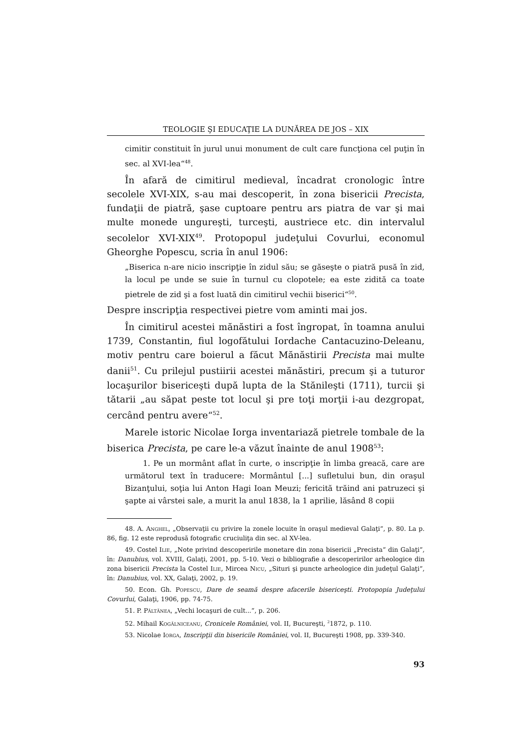TEOLOGIE ŞI EDUCAŢIE LA DUNĂREA DE JOS – XIX
cimitir constituit în jurul unui monument de cult care funcţiona cel puţin în sec. al XVI-lea“<sup>48</sup>.
În afară de cimitirul medieval, încadrat cronologic între secolele XVI-XIX, s-au mai descoperit, în zona bisericii Precista, fundaţii de piatră, şase cuptoare pentru ars piatra de var şi mai multe monede ungureşti, turceşti, austriece etc. din intervalul secolelor XVI-XIX<sup>49</sup>. Protopopul judeţului Covurlui, economul Gheorghe Popescu, scria în anul 1906:
„Biserica n-are nicio inscripţie în zidul său; se găseşte o piatră pusă în zid, la locul pe unde se suie în turnul cu clopotele; ea este zidită ca toate pietrele de zid şi a fost luată din cimitirul vechii biserici“<sup>50</sup>.
Despre inscripţia respectivei pietre vom aminti mai jos.
În cimitirul acestei mănăstiri a fost îngropat, în toamna anului 1739, Constantin, fiul logofătului Iordache Cantacuzino-Deleanu, motiv pentru care boierul a făcut Mănăstirii Precista mai multe danii<sup>51</sup>. Cu prilejul pustiirii acestei mănăstiri, precum şi a tuturor locaşurilor bisericeşti după lupta de la Stănileşti (1711), turcii şi tătarii „au săpat peste tot locul şi pre toţi morţii i-au dezgropat, cercând pentru avere“<sup>52</sup>.
Marele istoric Nicolae Iorga inventariază pietrele tombale de la biserica Precista, pe care le-a văzut înainte de anul 1908<sup>53</sup>:
1. Pe un mormânt aflat în curte, o inscripţie în limba greacă, care are următorul text în traducere: Mormântul [...] sufletului bun, din oraşul Bizanţului, soţia lui Anton Hagi Ioan Meuzi; fericită trăind ani patruzeci şi şapte ai vârstei sale, a murit la anul 1838, la 1 aprilie, lăsând 8 copii
48. A. Anghel, „Observaţii cu privire la zonele locuite în oraşul medieval Galaţi“, p. 80. La p. 86, fig. 12 este reprodusă fotografic cruciuliţa din sec. al XV-lea.
49. Costel Ilie, „Note privind descoperirile monetare din zona bisericii „Precista“ din Galaţi“, în: Danubius, vol. XVIII, Galaţi, 2001, pp. 5-10. Vezi o bibliografie a descoperirilor arheologice din zona bisericii Precista la Costel Ilie, Mircea Nicu, „Situri şi puncte arheologice din judeţul Galaţi“, în: Danubius, vol. XX, Galaţi, 2002, p. 19.
50. Econ. Gh. Popescu, Dare de seamă despre afacerile bisericeşti. Protopopia Judeţului Covurlui, Galaţi, 1906, pp. 74-75.
51. P. Păltănea, „Vechi locaşuri de cult...“, p. 206.
52. Mihail Kogălniceanu, Cronicele României, vol. II, Bucureşti, <sup>2</sup>1872, p. 110.
53. Nicolae Iorga, Inscripţii din bisericile României, vol. II, Bucureşti 1908, pp. 339-340.
93